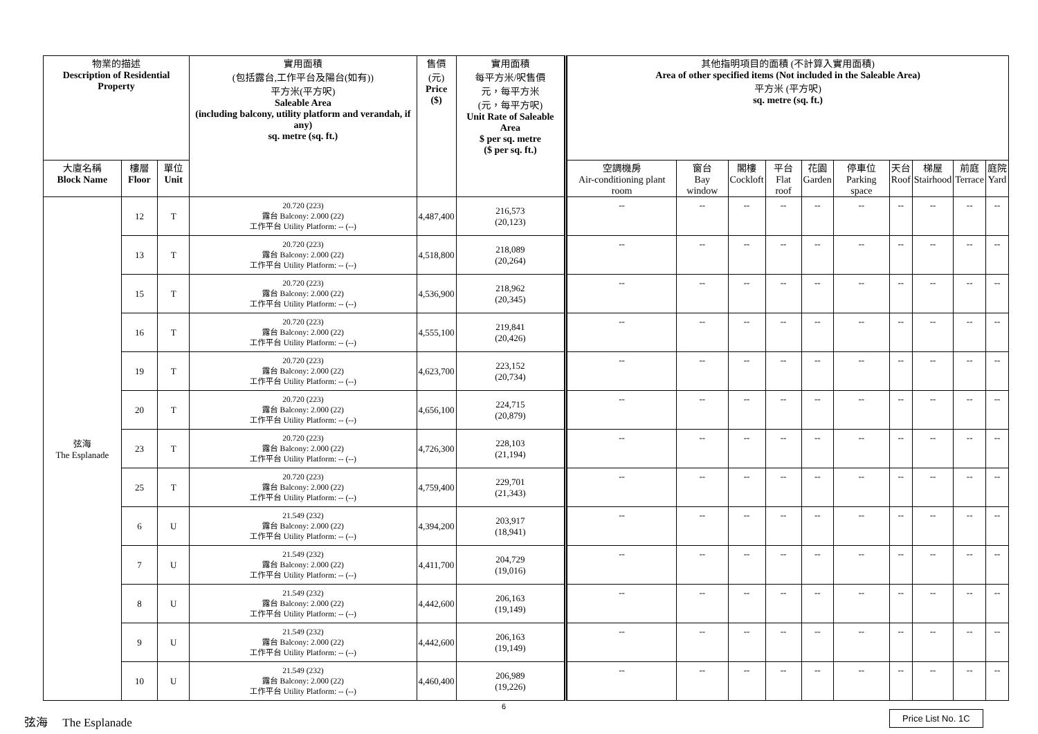| 物業的描述 Description of Residential Property | | | 實用面積 (包括露台,工作平台及陽台(如有)) 平方米(平方呎) Saleable Area (including balcony, utility platform and verandah, if any) sq. metre (sq. ft.) | 售價 (元) Price ($) | 實用面積 每平方米/呎售價 元，每平方米 (元，每平方呎) Unit Rate of Saleable Area $ per sq. metre ($ per sq. ft.) | 其他指明項目的面積 (不計算入實用面積) Area of other specified items (Not included in the Saleable Area) 平方米 (平方呎) sq. metre (sq. ft.) | | | | | | | | | |
| --- | --- | --- | --- | --- | --- | --- | --- | --- | --- | --- | --- | --- | --- | --- | --- |
| 大廈名稱 Block Name | 樓層 Floor | 單位 Unit | | | | 空調機房 Air-conditioning plant room | 窗台 Bay window | 閣樓 Cockloft | 平台 Flat roof | 花園 Garden | 停車位 Parking space | 天台 Roof | 梯屋 Stairhood | 前庭 Terrace | 庭院 Yard |
| 弦海 The Esplanade | 12 | T | 20.720 (223) 露台 Balcony: 2.000 (22) 工作平台 Utility Platform: -- (--) | 4,487,400 | 216,573 (20,123) | -- | -- | -- | -- | -- | -- | -- | -- | -- | -- |
| | 13 | T | 20.720 (223) 露台 Balcony: 2.000 (22) 工作平台 Utility Platform: -- (--) | 4,518,800 | 218,089 (20,264) | -- | -- | -- | -- | -- | -- | -- | -- | -- | -- |
| | 15 | T | 20.720 (223) 露台 Balcony: 2.000 (22) 工作平台 Utility Platform: -- (--) | 4,536,900 | 218,962 (20,345) | -- | -- | -- | -- | -- | -- | -- | -- | -- | -- |
| | 16 | T | 20.720 (223) 露台 Balcony: 2.000 (22) 工作平台 Utility Platform: -- (--) | 4,555,100 | 219,841 (20,426) | -- | -- | -- | -- | -- | -- | -- | -- | -- | -- |
| | 19 | T | 20.720 (223) 露台 Balcony: 2.000 (22) 工作平台 Utility Platform: -- (--) | 4,623,700 | 223,152 (20,734) | -- | -- | -- | -- | -- | -- | -- | -- | -- | -- |
| | 20 | T | 20.720 (223) 露台 Balcony: 2.000 (22) 工作平台 Utility Platform: -- (--) | 4,656,100 | 224,715 (20,879) | -- | -- | -- | -- | -- | -- | -- | -- | -- | -- |
| | 23 | T | 20.720 (223) 露台 Balcony: 2.000 (22) 工作平台 Utility Platform: -- (--) | 4,726,300 | 228,103 (21,194) | -- | -- | -- | -- | -- | -- | -- | -- | -- | -- |
| | 25 | T | 20.720 (223) 露台 Balcony: 2.000 (22) 工作平台 Utility Platform: -- (--) | 4,759,400 | 229,701 (21,343) | -- | -- | -- | -- | -- | -- | -- | -- | -- | -- |
| | 6 | U | 21.549 (232) 露台 Balcony: 2.000 (22) 工作平台 Utility Platform: -- (--) | 4,394,200 | 203,917 (18,941) | -- | -- | -- | -- | -- | -- | -- | -- | -- | -- |
| | 7 | U | 21.549 (232) 露台 Balcony: 2.000 (22) 工作平台 Utility Platform: -- (--) | 4,411,700 | 204,729 (19,016) | -- | -- | -- | -- | -- | -- | -- | -- | -- | -- |
| | 8 | U | 21.549 (232) 露台 Balcony: 2.000 (22) 工作平台 Utility Platform: -- (--) | 4,442,600 | 206,163 (19,149) | -- | -- | -- | -- | -- | -- | -- | -- | -- | -- |
| | 9 | U | 21.549 (232) 露台 Balcony: 2.000 (22) 工作平台 Utility Platform: -- (--) | 4,442,600 | 206,163 (19,149) | -- | -- | -- | -- | -- | -- | -- | -- | -- | -- |
| | 10 | U | 21.549 (232) 露台 Balcony: 2.000 (22) 工作平台 Utility Platform: -- (--) | 4,460,400 | 206,989 (19,226) | -- | -- | -- | -- | -- | -- | -- | -- | -- | -- |
6
弦海 The Esplanade Price List No. 1C